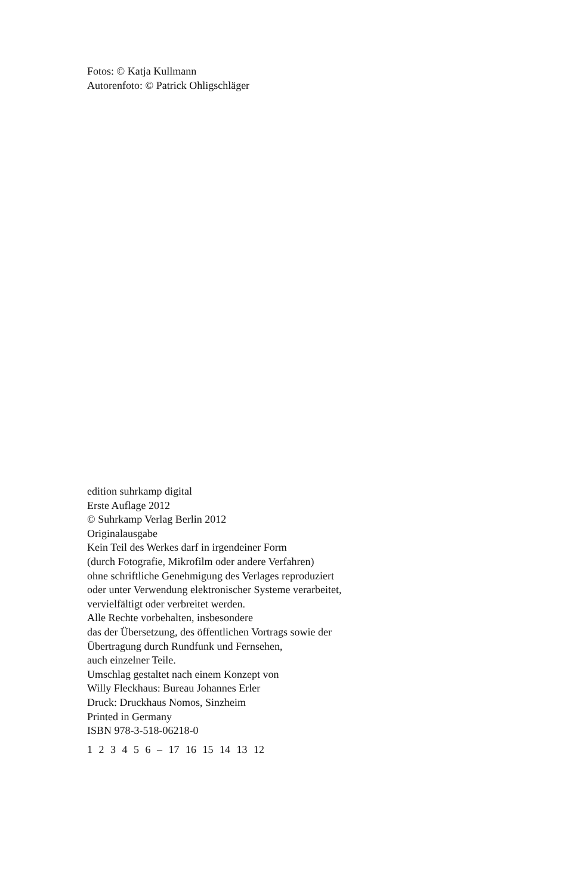Fotos: © Katja Kullmann
Autorenfoto: © Patrick Ohligschläger
edition suhrkamp digital
Erste Auflage 2012
© Suhrkamp Verlag Berlin 2012
Originalausgabe
Kein Teil des Werkes darf in irgendeiner Form
(durch Fotografie, Mikrofilm oder andere Verfahren)
ohne schriftliche Genehmigung des Verlages reproduziert
oder unter Verwendung elektronischer Systeme verarbeitet,
vervielfältigt oder verbreitet werden.
Alle Rechte vorbehalten, insbesondere
das der Übersetzung, des öffentlichen Vortrags sowie der
Übertragung durch Rundfunk und Fernsehen,
auch einzelner Teile.
Umschlag gestaltet nach einem Konzept von
Willy Fleckhaus: Bureau Johannes Erler
Druck: Druckhaus Nomos, Sinzheim
Printed in Germany
ISBN 978-3-518-06218-0
1 2 3 4 5 6 – 17 16 15 14 13 12